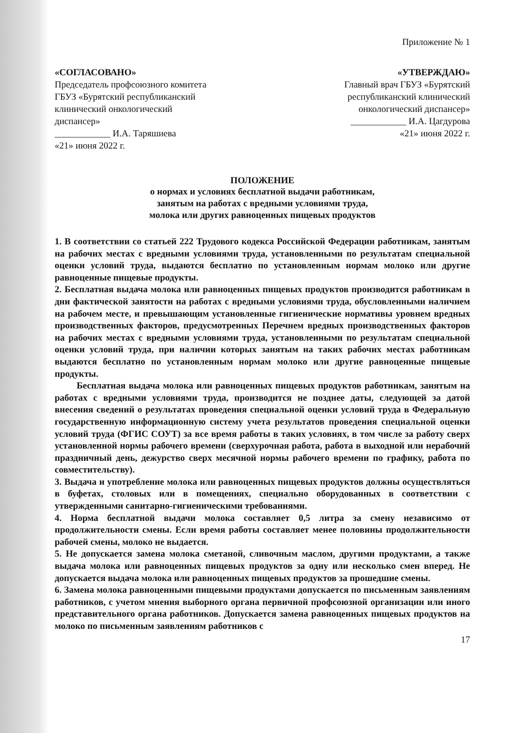Приложение № 1
«СОГЛАСОВАНО»
Председатель профсоюзного комитета ГБУЗ «Бурятский республиканский клинический онкологический диспансер»
____________ И.А. Таряшиева
«21» июня 2022 г.
«УТВЕРЖДАЮ»
Главный врач ГБУЗ «Бурятский республиканский клинический онкологический диспансер»
____________ И.А. Цагдурова
«21» июня 2022 г.
ПОЛОЖЕНИЕ
о нормах и условиях бесплатной выдачи работникам,
занятым на работах с вредными условиями труда,
молока или других равноценных пищевых продуктов
1. В соответствии со статьей 222 Трудового кодекса Российской Федерации работникам, занятым на рабочих местах с вредными условиями труда, установленными по результатам специальной оценки условий труда, выдаются бесплатно по установленным нормам молоко или другие равноценные пищевые продукты.
2. Бесплатная выдача молока или равноценных пищевых продуктов производится работникам в дни фактической занятости на работах с вредными условиями труда, обусловленными наличием на рабочем месте, и превышающим установленные гигиенические нормативы уровнем вредных производственных факторов, предусмотренных Перечнем вредных производственных факторов на рабочих местах с вредными условиями труда, установленными по результатам специальной оценки условий труда, при наличии которых занятым на таких рабочих местах работникам выдаются бесплатно по установленным нормам молоко или другие равноценные пищевые продукты.
Бесплатная выдача молока или равноценных пищевых продуктов работникам, занятым на работах с вредными условиями труда, производится не позднее даты, следующей за датой внесения сведений о результатах проведения специальной оценки условий труда в Федеральную государственную информационную систему учета результатов проведения специальной оценки условий труда (ФГИС СОУТ) за все время работы в таких условиях, в том числе за работу сверх установленной нормы рабочего времени (сверхурочная работа, работа в выходной или нерабочий праздничный день, дежурство сверх месячной нормы рабочего времени по графику, работа по совместительству).
3. Выдача и употребление молока или равноценных пищевых продуктов должны осуществляться в буфетах, столовых или в помещениях, специально оборудованных в соответствии с утвержденными санитарно-гигиеническими требованиями.
4. Норма бесплатной выдачи молока составляет 0,5 литра за смену независимо от продолжительности смены. Если время работы составляет менее половины продолжительности рабочей смены, молоко не выдается.
5. Не допускается замена молока сметаной, сливочным маслом, другими продуктами, а также выдача молока или равноценных пищевых продуктов за одну или несколько смен вперед. Не допускается выдача молока или равноценных пищевых продуктов за прошедшие смены.
6. Замена молока равноценными пищевыми продуктами допускается по письменным заявлениям работников, с учетом мнения выборного органа первичной профсоюзной организации или иного представительного органа работников. Допускается замена равноценных пищевых продуктов на молоко по письменным заявлениям работников с
17